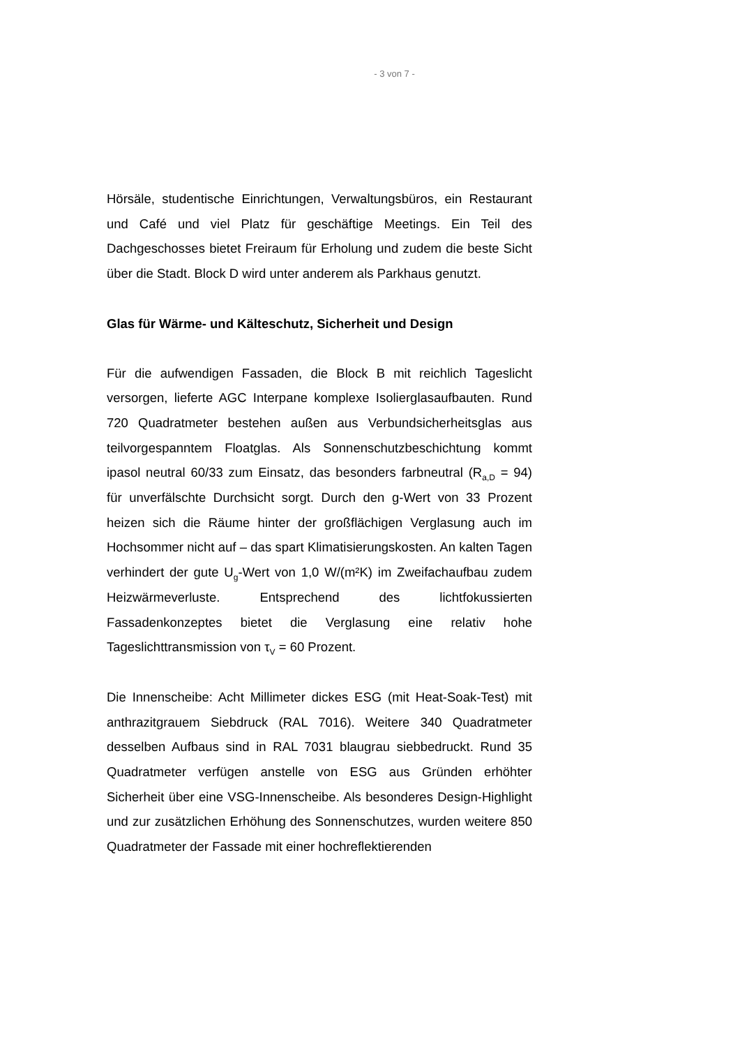- 3 von 7 -
Hörsäle, studentische Einrichtungen, Verwaltungsbüros, ein Restaurant und Café und viel Platz für geschäftige Meetings. Ein Teil des Dachgeschosses bietet Freiraum für Erholung und zudem die beste Sicht über die Stadt. Block D wird unter anderem als Parkhaus genutzt.
Glas für Wärme- und Kälteschutz, Sicherheit und Design
Für die aufwendigen Fassaden, die Block B mit reichlich Tageslicht versorgen, lieferte AGC Interpane komplexe Isolierglasaufbauten. Rund 720 Quadratmeter bestehen außen aus Verbundsicherheitsglas aus teilvorgespanntem Floatglas. Als Sonnenschutzbeschichtung kommt ipasol neutral 60/33 zum Einsatz, das besonders farbneutral (R<sub>a,D</sub> = 94) für unverfälschte Durchsicht sorgt. Durch den g-Wert von 33 Prozent heizen sich die Räume hinter der großflächigen Verglasung auch im Hochsommer nicht auf – das spart Klimatisierungskosten. An kalten Tagen verhindert der gute U<sub>g</sub>-Wert von 1,0 W/(m²K) im Zweifachaufbau zudem Heizwärmeverluste. Entsprechend des lichtfokussierten Fassadenkonzeptes bietet die Verglasung eine relativ hohe Tageslichttransmission von τ<sub>V</sub> = 60 Prozent.
Die Innenscheibe: Acht Millimeter dickes ESG (mit Heat-Soak-Test) mit anthrazitgrauem Siebdruck (RAL 7016). Weitere 340 Quadratmeter desselben Aufbaus sind in RAL 7031 blaugrau siebbedruckt. Rund 35 Quadratmeter verfügen anstelle von ESG aus Gründen erhöhter Sicherheit über eine VSG-Innenscheibe. Als besonderes Design-Highlight und zur zusätzlichen Erhöhung des Sonnenschutzes, wurden weitere 850 Quadratmeter der Fassade mit einer hochreflektierenden